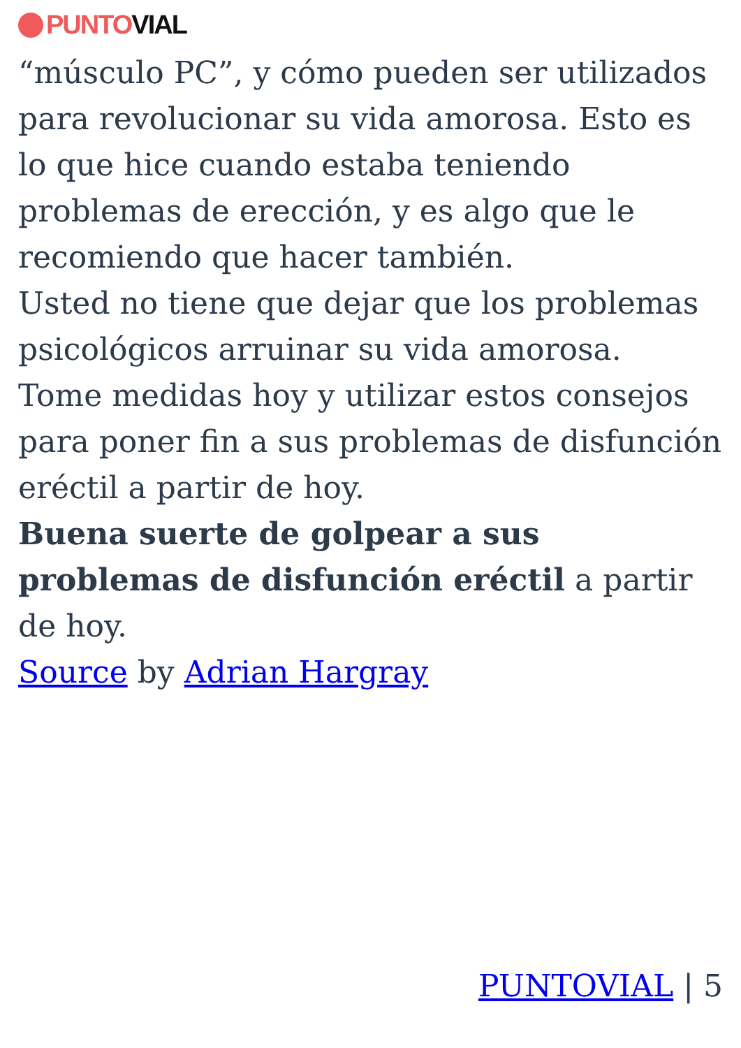PUNTO VIAL
“músculo PC”, y cómo pueden ser utilizados para revolucionar su vida amorosa. Esto es lo que hice cuando estaba teniendo problemas de erección, y es algo que le recomiendo que hacer también.
Usted no tiene que dejar que los problemas psicológicos arruinar su vida amorosa.
Tome medidas hoy y utilizar estos consejos para poner fin a sus problemas de disfunción eréctil a partir de hoy.
Buena suerte de golpear a sus problemas de disfunción eréctil a partir de hoy.
Source by Adrian Hargray
PUNTOVIAL | 5